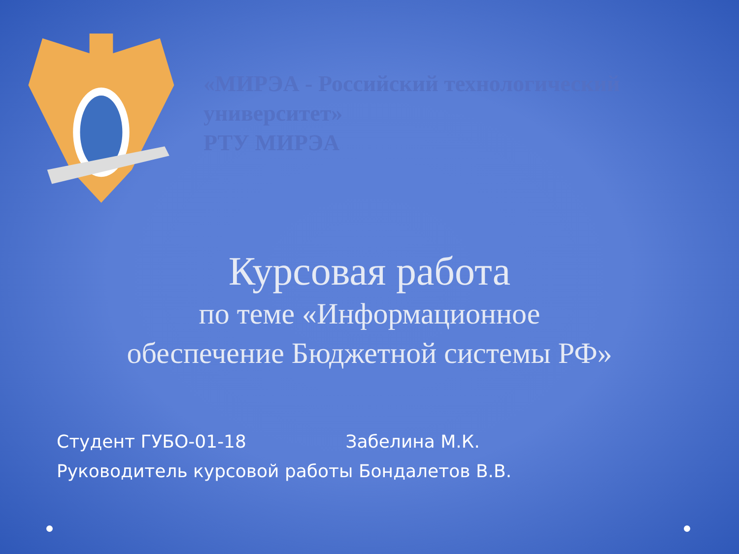«МИРЭА - Российский технологический университет»
РТУ МИРЭА
Курсовая работа
по теме «Информационное
обеспечение Бюджетной системы РФ»
Студент ГУБО-01-18 Забелина М.К.
Руководитель курсовой работы Бондалетов В.В.